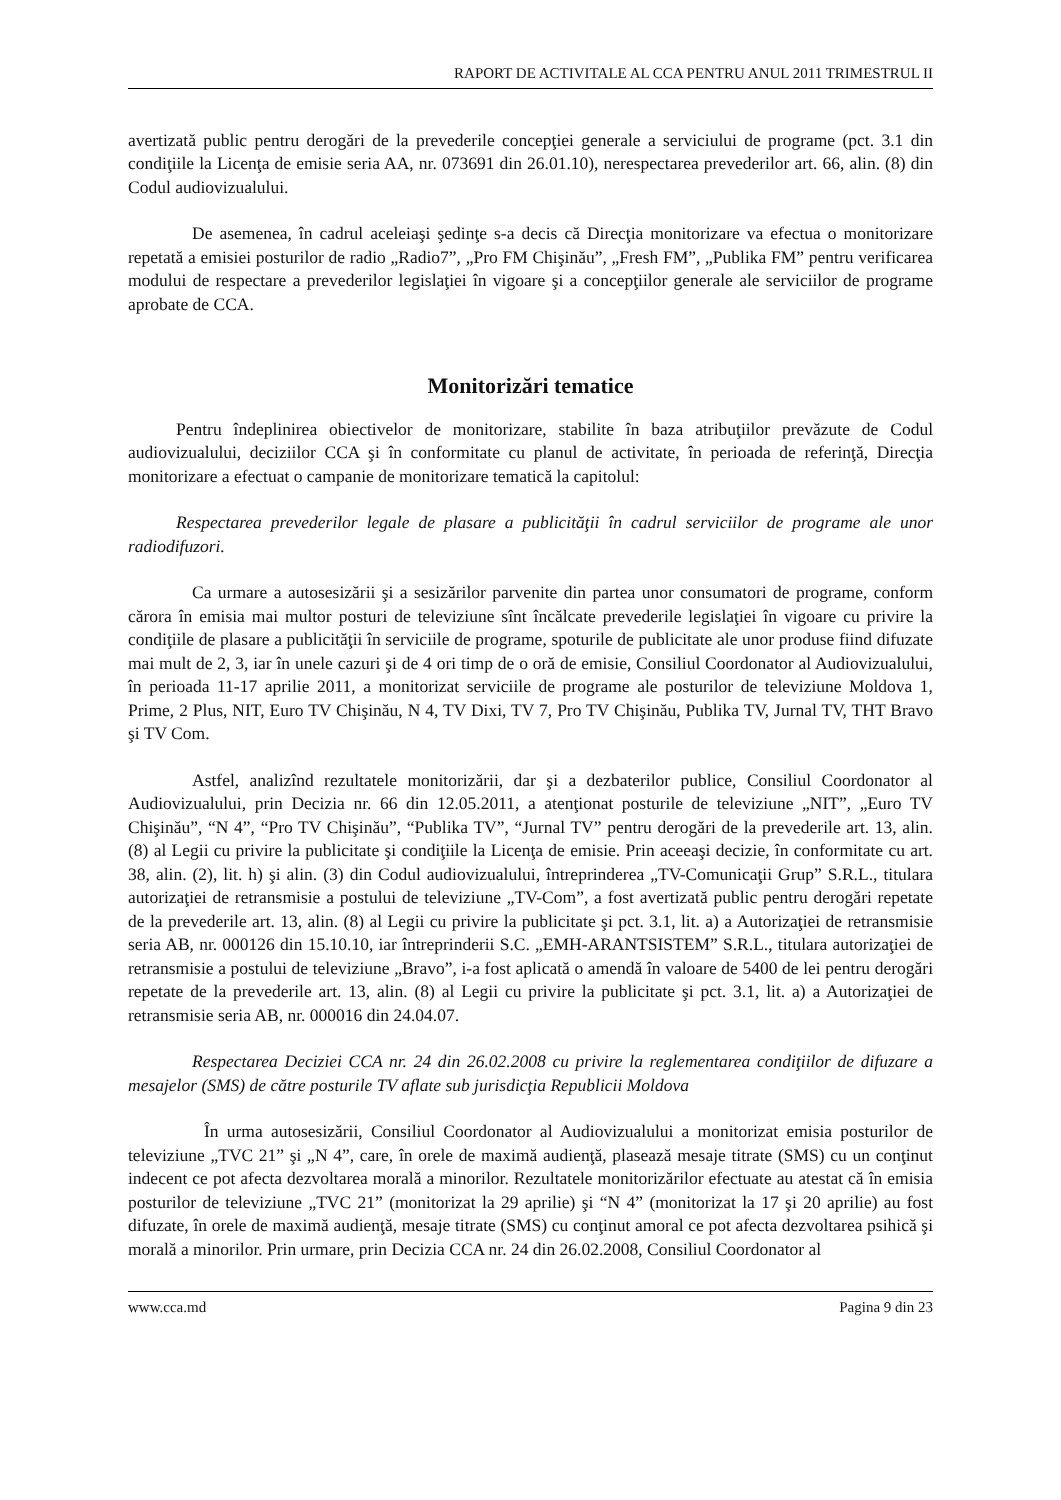RAPORT DE ACTIVITALE AL CCA PENTRU ANUL 2011 TRIMESTRUL II
avertizată public pentru derogări de la prevederile concepţiei generale a serviciului de programe (pct. 3.1 din condiţiile la Licenţa de emisie seria AA, nr. 073691 din 26.01.10), nerespectarea prevederilor art. 66, alin. (8) din Codul audiovizualului.
De asemenea, în cadrul aceleiaşi şedinţe s-a decis că Direcţia monitorizare va efectua o monitorizare repetată a emisiei posturilor de radio „Radio7”, „Pro FM Chişinău”, „Fresh FM”, „Publika FM” pentru verificarea modului de respectare a prevederilor legislaţiei în vigoare şi a concepţiilor generale ale serviciilor de programe aprobate de CCA.
Monitorizări tematice
Pentru îndeplinirea obiectivelor de monitorizare, stabilite în baza atribuţiilor prevăzute de Codul audiovizualului, deciziilor CCA şi în conformitate cu planul de activitate, în perioada de referinţă, Direcţia monitorizare a efectuat o campanie de monitorizare tematică la capitolul:
Respectarea prevederilor legale de plasare a publicităţii în cadrul serviciilor de programe ale unor radiodifuzori.
Ca urmare a autosesizării şi a sesizărilor parvenite din partea unor consumatori de programe, conform cărora în emisia mai multor posturi de televiziune sînt încălcate prevederile legislaţiei în vigoare cu privire la condiţiile de plasare a publicităţii în serviciile de programe, spoturile de publicitate ale unor produse fiind difuzate mai mult de 2, 3, iar în unele cazuri şi de 4 ori timp de o oră de emisie, Consiliul Coordonator al Audiovizualului, în perioada 11-17 aprilie 2011, a monitorizat serviciile de programe ale posturilor de televiziune Moldova 1, Prime, 2 Plus, NIT, Euro TV Chişinău, N 4, TV Dixi, TV 7, Pro TV Chişinău, Publika TV, Jurnal TV, THT Bravo şi TV Com.
Astfel, analizînd rezultatele monitorizării, dar şi a dezbaterilor publice, Consiliul Coordonator al Audiovizualului, prin Decizia nr. 66 din 12.05.2011, a atenţionat posturile de televiziune „NIT”, „Euro TV Chişinău”, “N 4”, “Pro TV Chişinău”, “Publika TV”, “Jurnal TV” pentru derogări de la prevederile art. 13, alin. (8) al Legii cu privire la publicitate şi condiţiile la Licenţa de emisie. Prin aceeaşi decizie, în conformitate cu art. 38, alin. (2), lit. h) şi alin. (3) din Codul audiovizualului, întreprinderea „TV-Comunicaţii Grup” S.R.L., titulara autorizaţiei de retransmisie a postului de televiziune „TV-Com”, a fost avertizată public pentru derogări repetate de la prevederile art. 13, alin. (8) al Legii cu privire la publicitate şi pct. 3.1, lit. a) a Autorizaţiei de retransmisie seria AB, nr. 000126 din 15.10.10, iar întreprinderii S.C. „EMH-ARANTSISTEM” S.R.L., titulara autorizaţiei de retransmisie a postului de televiziune „Bravo”, i-a fost aplicată o amendă în valoare de 5400 de lei pentru derogări repetate de la prevederile art. 13, alin. (8) al Legii cu privire la publicitate şi pct. 3.1, lit. a) a Autorizaţiei de retransmisie seria AB, nr. 000016 din 24.04.07.
Respectarea Deciziei CCA nr. 24 din 26.02.2008 cu privire la reglementarea condiţiilor de difuzare a mesajelor (SMS) de către posturile TV aflate sub jurisdicţia Republicii Moldova
În urma autosesizării, Consiliul Coordonator al Audiovizualului a monitorizat emisia posturilor de televiziune „TVC 21” şi „N 4”, care, în orele de maximă audienţă, plasează mesaje titrate (SMS) cu un conţinut indecent ce pot afecta dezvoltarea morală a minorilor. Rezultatele monitorizărilor efectuate au atestat că în emisia posturilor de televiziune „TVC 21” (monitorizat la 29 aprilie) şi “N 4” (monitorizat la 17 şi 20 aprilie) au fost difuzate, în orele de maximă audienţă, mesaje titrate (SMS) cu conţinut amoral ce pot afecta dezvoltarea psihică şi morală a minorilor. Prin urmare, prin Decizia CCA nr. 24 din 26.02.2008, Consiliul Coordonator al
www.cca.md Pagina 9 din 23